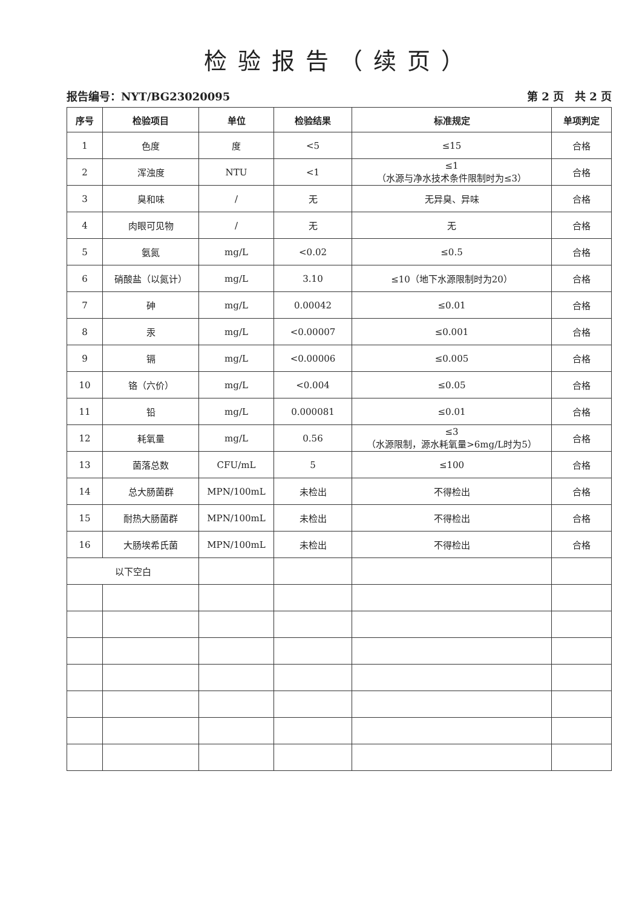检验报告（续页）
报告编号：NYT/BG23020095 第 2 页　共 2 页
| 序号 | 检验项目 | 单位 | 检验结果 | 标准规定 | 单项判定 |
| --- | --- | --- | --- | --- | --- |
| 1 | 色度 | 度 | <5 | ≤15 | 合格 |
| 2 | 浑浊度 | NTU | <1 | ≤1 （水源与净水技术条件限制时为≤3） | 合格 |
| 3 | 臭和味 | / | 无 | 无异臭、异味 | 合格 |
| 4 | 肉眼可见物 | / | 无 | 无 | 合格 |
| 5 | 氨氮 | mg/L | <0.02 | ≤0.5 | 合格 |
| 6 | 硝酸盐（以氮计） | mg/L | 3.10 | ≤10（地下水源限制时为20） | 合格 |
| 7 | 砷 | mg/L | 0.00042 | ≤0.01 | 合格 |
| 8 | 汞 | mg/L | <0.00007 | ≤0.001 | 合格 |
| 9 | 镉 | mg/L | <0.00006 | ≤0.005 | 合格 |
| 10 | 铬（六价） | mg/L | <0.004 | ≤0.05 | 合格 |
| 11 | 铅 | mg/L | 0.000081 | ≤0.01 | 合格 |
| 12 | 耗氧量 | mg/L | 0.56 | ≤3 （水源限制，源水耗氧量>6mg/L时为5） | 合格 |
| 13 | 菌落总数 | CFU/mL | 5 | ≤100 | 合格 |
| 14 | 总大肠菌群 | MPN/100mL | 未检出 | 不得检出 | 合格 |
| 15 | 耐热大肠菌群 | MPN/100mL | 未检出 | 不得检出 | 合格 |
| 16 | 大肠埃希氏菌 | MPN/100mL | 未检出 | 不得检出 | 合格 |
| 以下空白 | | | | | |